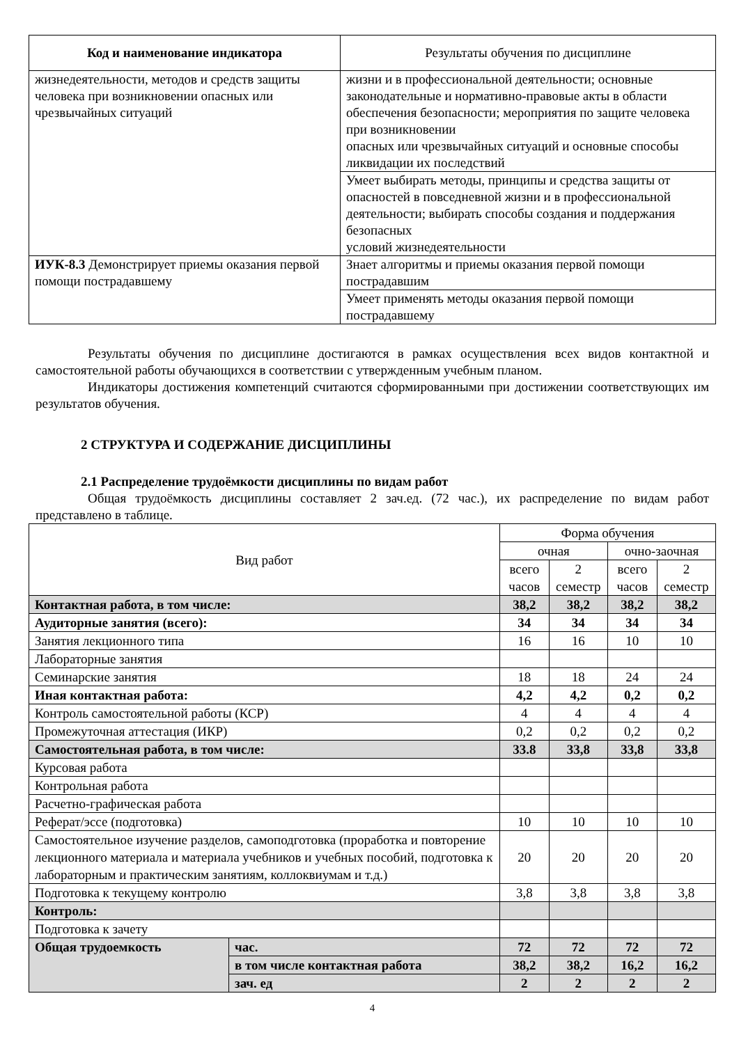| Код и наименование индикатора | Результаты обучения по дисциплине |
| --- | --- |
| жизнедеятельности, методов и средств защиты человека при возникновении опасных или чрезвычайных ситуаций | жизни и в профессиональной деятельности; основные законодательные и нормативно-правовые акты в области обеспечения безопасности; мероприятия по защите человека при возникновении опасных или чрезвычайных ситуаций и основные способы ликвидации их последствий |
| | Умеет выбирать методы, принципы и средства защиты от опасностей в повседневной жизни и в профессиональной деятельности; выбирать способы создания и поддержания безопасных условий жизнедеятельности |
| ИУК-8.3 Демонстрирует приемы оказания первой помощи пострадавшему | Знает алгоритмы и приемы оказания первой помощи пострадавшим |
| | Умеет применять методы оказания первой помощи пострадавшему |
Результаты обучения по дисциплине достигаются в рамках осуществления всех видов контактной и самостоятельной работы обучающихся в соответствии с утвержденным учебным планом.
Индикаторы достижения компетенций считаются сформированными при достижении соответствующих им результатов обучения.
2 СТРУКТУРА И СОДЕРЖАНИЕ ДИСЦИПЛИНЫ
2.1 Распределение трудоёмкости дисциплины по видам работ
Общая трудоёмкость дисциплины составляет 2 зач.ед. (72 час.), их распределение по видам работ представлено в таблице.
| Вид работ | | Форма обучения | | | |
| | | очная | | очно-заочная | |
| | | всего часов | 2 семестр | всего часов | 2 семестр |
| Контактная работа, в том числе: | | 38,2 | 38,2 | 38,2 | 38,2 |
| Аудиторные занятия (всего): | | 34 | 34 | 34 | 34 |
| Занятия лекционного типа | | 16 | 16 | 10 | 10 |
| Лабораторные занятия | | | | | |
| Семинарские занятия | | 18 | 18 | 24 | 24 |
| Иная контактная работа: | | 4,2 | 4,2 | 0,2 | 0,2 |
| Контроль самостоятельной работы (КСР) | | 4 | 4 | 4 | 4 |
| Промежуточная аттестация (ИКР) | | 0,2 | 0,2 | 0,2 | 0,2 |
| Самостоятельная работа, в том числе: | | 33.8 | 33,8 | 33,8 | 33,8 |
| Курсовая работа | | | | | |
| Контрольная работа | | | | | |
| Расчетно-графическая работа | | | | | |
| Реферат/эссе (подготовка) | | 10 | 10 | 10 | 10 |
| Самостоятельное изучение разделов, самоподготовка (проработка и повторение лекционного материала и материала учебников и учебных пособий, подготовка к лабораторным и практическим занятиям, коллоквиумам и т.д.) | | 20 | 20 | 20 | 20 |
| Подготовка к текущему контролю | | 3,8 | 3,8 | 3,8 | 3,8 |
| Контроль: | | | | | |
| Подготовка к зачету | | | | | |
| Общая трудоемкость | час. | 72 | 72 | 72 | 72 |
| | в том числе контактная работа | 38,2 | 38,2 | 16,2 | 16,2 |
| | зач. ед | 2 | 2 | 2 | 2 |
4